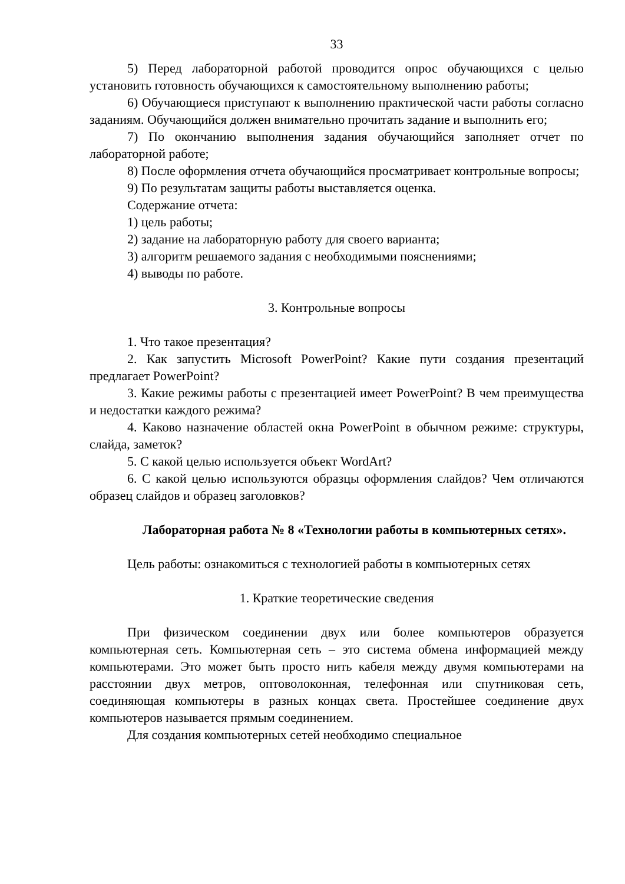33
5) Перед лабораторной работой проводится опрос обучающихся с целью установить готовность обучающихся к самостоятельному выполнению работы;
6) Обучающиеся приступают к выполнению практической части работы согласно заданиям. Обучающийся должен внимательно прочитать задание и выполнить его;
7) По окончанию выполнения задания обучающийся заполняет отчет по лабораторной работе;
8) После оформления отчета обучающийся просматривает контрольные вопросы;
9) По результатам защиты работы выставляется оценка.
Содержание отчета:
1) цель работы;
2) задание на лабораторную работу для своего варианта;
3) алгоритм решаемого задания с необходимыми пояснениями;
4) выводы по работе.
3. Контрольные вопросы
1. Что такое презентация?
2. Как запустить Microsoft PowerPoint? Какие пути создания презентаций предлагает PowerPoint?
3. Какие режимы работы с презентацией имеет PowerPoint? В чем преимущества и недостатки каждого режима?
4. Каково назначение областей окна PowerPoint в обычном режиме: структуры, слайда, заметок?
5. С какой целью используется объект WordArt?
6. С какой целью используются образцы оформления слайдов? Чем отличаются образец слайдов и образец заголовков?
Лабораторная работа № 8 «Технологии работы в компьютерных сетях».
Цель работы: ознакомиться с технологией работы в компьютерных сетях
1. Краткие теоретические сведения
При физическом соединении двух или более компьютеров образуется компьютерная сеть. Компьютерная сеть – это система обмена информацией между компьютерами. Это может быть просто нить кабеля между двумя компьютерами на расстоянии двух метров, оптоволоконная, телефонная или спутниковая сеть, соединяющая компьютеры в разных концах света. Простейшее соединение двух компьютеров называется прямым соединением.
Для создания компьютерных сетей необходимо специальное